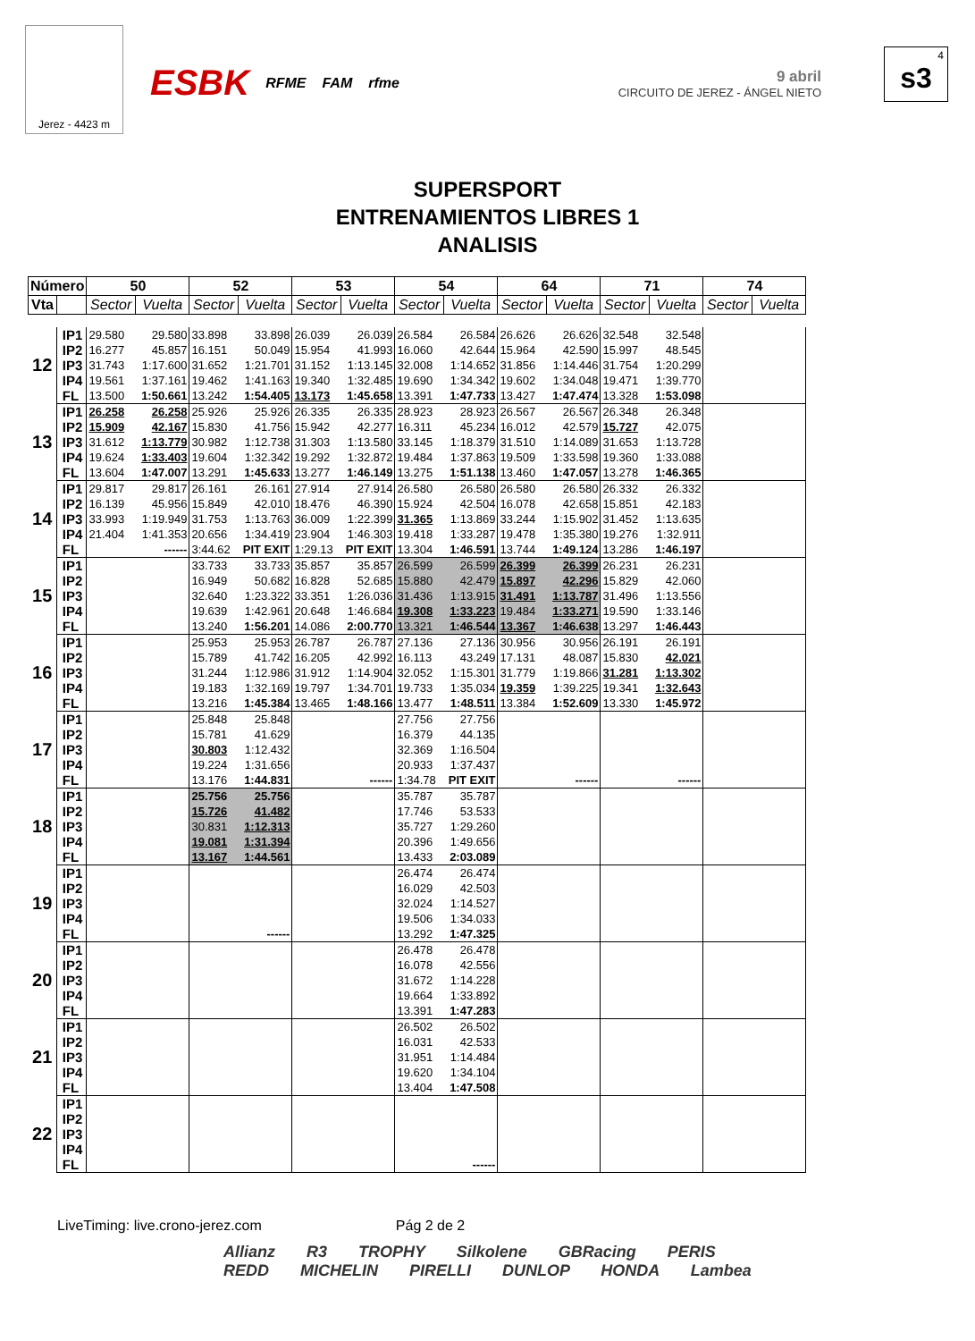Jerez - 4423 m
ESBK RFME FAM rfme
9 abril
CIRCUITO DE JEREZ - ÁNGEL NIETO
4
s3
SUPERSPORT
ENTRENAMIENTOS LIBRES 1
ANALISIS
| Número | | 50 | | 52 | | 53 | | 54 | | 64 | | 71 | | 74 | |
| --- | --- | --- | --- | --- | --- | --- | --- | --- | --- | --- | --- | --- | --- | --- | --- |
| Vta | | Sector | Vuelta | Sector | Vuelta | Sector | Vuelta | Sector | Vuelta | Sector | Vuelta | Sector | Vuelta | Sector | Vuelta |
| 12 | IP1 | 29.580 | 29.580 | 33.898 | 33.898 | 26.039 | 26.039 | 26.584 | 26.584 | 26.626 | 26.626 | 32.548 | 32.548 | | |
| | IP2 | 16.277 | 45.857 | 16.151 | 50.049 | 15.954 | 41.993 | 16.060 | 42.644 | 15.964 | 42.590 | 15.997 | 48.545 | | |
| | IP3 | 31.743 | 1:17.600 | 31.652 | 1:21.701 | 31.152 | 1:13.145 | 32.008 | 1:14.652 | 31.856 | 1:14.446 | 31.754 | 1:20.299 | | |
| | IP4 | 19.561 | 1:37.161 | 19.462 | 1:41.163 | 19.340 | 1:32.485 | 19.690 | 1:34.342 | 19.602 | 1:34.048 | 19.471 | 1:39.770 | | |
| | FL | 13.500 | 1:50.661 | 13.242 | 1:54.405 | 13.173 | 1:45.658 | 13.391 | 1:47.733 | 13.427 | 1:47.474 | 13.328 | 1:53.098 | | |
| 13 | IP1 | 26.258 | 26.258 | 25.926 | 25.926 | 26.335 | 26.335 | 28.923 | 28.923 | 26.567 | 26.567 | 26.348 | 26.348 | | |
| | IP2 | 15.909 | 42.167 | 15.830 | 41.756 | 15.942 | 42.277 | 16.311 | 45.234 | 16.012 | 42.579 | 15.727 | 42.075 | | |
| | IP3 | 31.612 | 1:13.779 | 30.982 | 1:12.738 | 31.303 | 1:13.580 | 33.145 | 1:18.379 | 31.510 | 1:14.089 | 31.653 | 1:13.728 | | |
| | IP4 | 19.624 | 1:33.403 | 19.604 | 1:32.342 | 19.292 | 1:32.872 | 19.484 | 1:37.863 | 19.509 | 1:33.598 | 19.360 | 1:33.088 | | |
| | FL | 13.604 | 1:47.007 | 13.291 | 1:45.633 | 13.277 | 1:46.149 | 13.275 | 1:51.138 | 13.460 | 1:47.057 | 13.278 | 1:46.365 | | |
| 14 | IP1 | 29.817 | 29.817 | 26.161 | 26.161 | 27.914 | 27.914 | 26.580 | 26.580 | 26.580 | 26.580 | 26.332 | 26.332 | | |
| | IP2 | 16.139 | 45.956 | 15.849 | 42.010 | 18.476 | 46.390 | 15.924 | 42.504 | 16.078 | 42.658 | 15.851 | 42.183 | | |
| | IP3 | 33.993 | 1:19.949 | 31.753 | 1:13.763 | 36.009 | 1:22.399 | 31.365 | 1:13.869 | 33.244 | 1:15.902 | 31.452 | 1:13.635 | | |
| | IP4 | 21.404 | 1:41.353 | 20.656 | 1:34.419 | 23.904 | 1:46.303 | 19.418 | 1:33.287 | 19.478 | 1:35.380 | 19.276 | 1:32.911 | | |
| | FL | | ------ | 3:44.62 | PIT EXIT | 1:29.13 | PIT EXIT | 13.304 | 1:46.591 | 13.744 | 1:49.124 | 13.286 | 1:46.197 | | |
| 15 | IP1 | | | 33.733 | 33.733 | 35.857 | 35.857 | 26.599 | 26.599 | 26.399 | 26.399 | 26.231 | 26.231 | | |
| | IP2 | | | 16.949 | 50.682 | 16.828 | 52.685 | 15.880 | 42.479 | 15.897 | 42.296 | 15.829 | 42.060 | | |
| | IP3 | | | 32.640 | 1:23.322 | 33.351 | 1:26.036 | 31.436 | 1:13.915 | 31.491 | 1:13.787 | 31.496 | 1:13.556 | | |
| | IP4 | | | 19.639 | 1:42.961 | 20.648 | 1:46.684 | 19.308 | 1:33.223 | 19.484 | 1:33.271 | 19.590 | 1:33.146 | | |
| | FL | | | 13.240 | 1:56.201 | 14.086 | 2:00.770 | 13.321 | 1:46.544 | 13.367 | 1:46.638 | 13.297 | 1:46.443 | | |
| 16 | IP1 | | | 25.953 | 25.953 | 26.787 | 26.787 | 27.136 | 27.136 | 30.956 | 30.956 | 26.191 | 26.191 | | |
| | IP2 | | | 15.789 | 41.742 | 16.205 | 42.992 | 16.113 | 43.249 | 17.131 | 48.087 | 15.830 | 42.021 | | |
| | IP3 | | | 31.244 | 1:12.986 | 31.912 | 1:14.904 | 32.052 | 1:15.301 | 31.779 | 1:19.866 | 31.281 | 1:13.302 | | |
| | IP4 | | | 19.183 | 1:32.169 | 19.797 | 1:34.701 | 19.733 | 1:35.034 | 19.359 | 1:39.225 | 19.341 | 1:32.643 | | |
| | FL | | | 13.216 | 1:45.384 | 13.465 | 1:48.166 | 13.477 | 1:48.511 | 13.384 | 1:52.609 | 13.330 | 1:45.972 | | |
| 17 | IP1 | | | 25.848 | 25.848 | | | 27.756 | 27.756 | | | | | | |
| | IP2 | | | 15.781 | 41.629 | | | 16.379 | 44.135 | | | | | | |
| | IP3 | | | 30.803 | 1:12.432 | | | 32.369 | 1:16.504 | | | | | | |
| | IP4 | | | 19.224 | 1:31.656 | | | 20.933 | 1:37.437 | | | | | | |
| | FL | | | 13.176 | 1:44.831 | | ------ | 1:34.78 | PIT EXIT | | ------ | | ------ | | |
| 18 | IP1 | | | 25.756 | 25.756 | | | 35.787 | 35.787 | | | | | | |
| | IP2 | | | 15.726 | 41.482 | | | 17.746 | 53.533 | | | | | | |
| | IP3 | | | 30.831 | 1:12.313 | | | 35.727 | 1:29.260 | | | | | | |
| | IP4 | | | 19.081 | 1:31.394 | | | 20.396 | 1:49.656 | | | | | | |
| | FL | | | 13.167 | 1:44.561 | | | 13.433 | 2:03.089 | | | | | | |
| 19 | IP1 | | | | | | | 26.474 | 26.474 | | | | | | |
| | IP2 | | | | | | | 16.029 | 42.503 | | | | | | |
| | IP3 | | | | | | | 32.024 | 1:14.527 | | | | | | |
| | IP4 | | | | | | | 19.506 | 1:34.033 | | | | | | |
| | FL | | | | ------ | | | 13.292 | 1:47.325 | | | | | | |
| 20 | IP1 | | | | | | | 26.478 | 26.478 | | | | | | |
| | IP2 | | | | | | | 16.078 | 42.556 | | | | | | |
| | IP3 | | | | | | | 31.672 | 1:14.228 | | | | | | |
| | IP4 | | | | | | | 19.664 | 1:33.892 | | | | | | |
| | FL | | | | | | | 13.391 | 1:47.283 | | | | | | |
| 21 | IP1 | | | | | | | 26.502 | 26.502 | | | | | | |
| | IP2 | | | | | | | 16.031 | 42.533 | | | | | | |
| | IP3 | | | | | | | 31.951 | 1:14.484 | | | | | | |
| | IP4 | | | | | | | 19.620 | 1:34.104 | | | | | | |
| | FL | | | | | | | 13.404 | 1:47.508 | | | | | | |
| 22 | IP1 | | | | | | | | | | | | | | |
| | IP2 | | | | | | | | | | | | | | |
| | IP3 | | | | | | | | | | | | | | |
| | IP4 | | | | | | | | | | | | | | |
| | FL | | | | | | | | ------ | | | | | | |
LiveTiming: live.crono-jerez.com Pág 2 de 2
Allianz R3 TROPHY Silkolene GBRacing PERIS
REDD MICHELIN PIRELLI DUNLOP HONDA Lambea